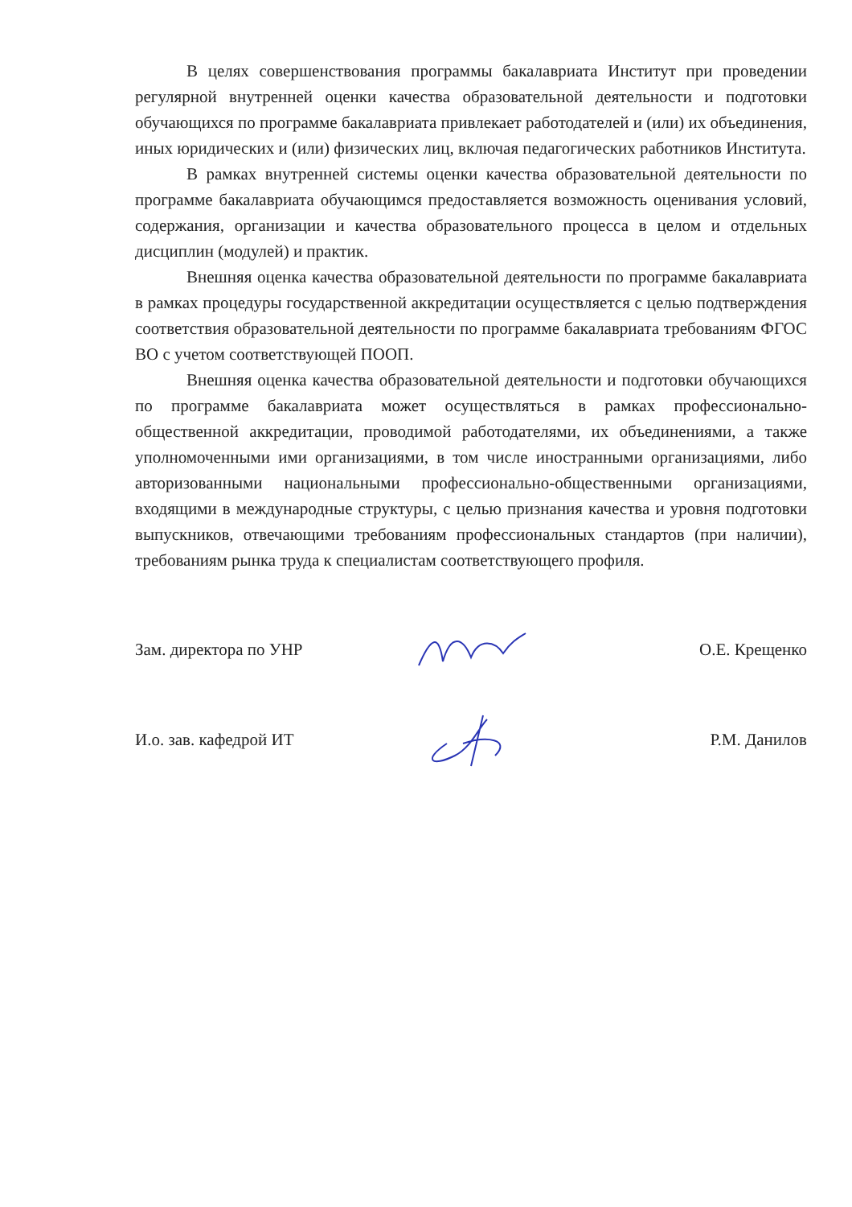В целях совершенствования программы бакалавриата Институт при проведении регулярной внутренней оценки качества образовательной деятельности и подготовки обучающихся по программе бакалавриата привлекает работодателей и (или) их объединения, иных юридических и (или) физических лиц, включая педагогических работников Института.
В рамках внутренней системы оценки качества образовательной деятельности по программе бакалавриата обучающимся предоставляется возможность оценивания условий, содержания, организации и качества образовательного процесса в целом и отдельных дисциплин (модулей) и практик.
Внешняя оценка качества образовательной деятельности по программе бакалавриата в рамках процедуры государственной аккредитации осуществляется с целью подтверждения соответствия образовательной деятельности по программе бакалавриата требованиям ФГОС ВО с учетом соответствующей ПООП.
Внешняя оценка качества образовательной деятельности и подготовки обучающихся по программе бакалавриата может осуществляться в рамках профессионально-общественной аккредитации, проводимой работодателями, их объединениями, а также уполномоченными ими организациями, в том числе иностранными организациями, либо авторизованными национальными профессионально-общественными организациями, входящими в международные структуры, с целью признания качества и уровня подготовки выпускников, отвечающими требованиям профессиональных стандартов (при наличии), требованиям рынка труда к специалистам соответствующего профиля.
Зам. директора по УНР О.Е. Крещенко
И.о. зав. кафедрой ИТ Р.М. Данилов